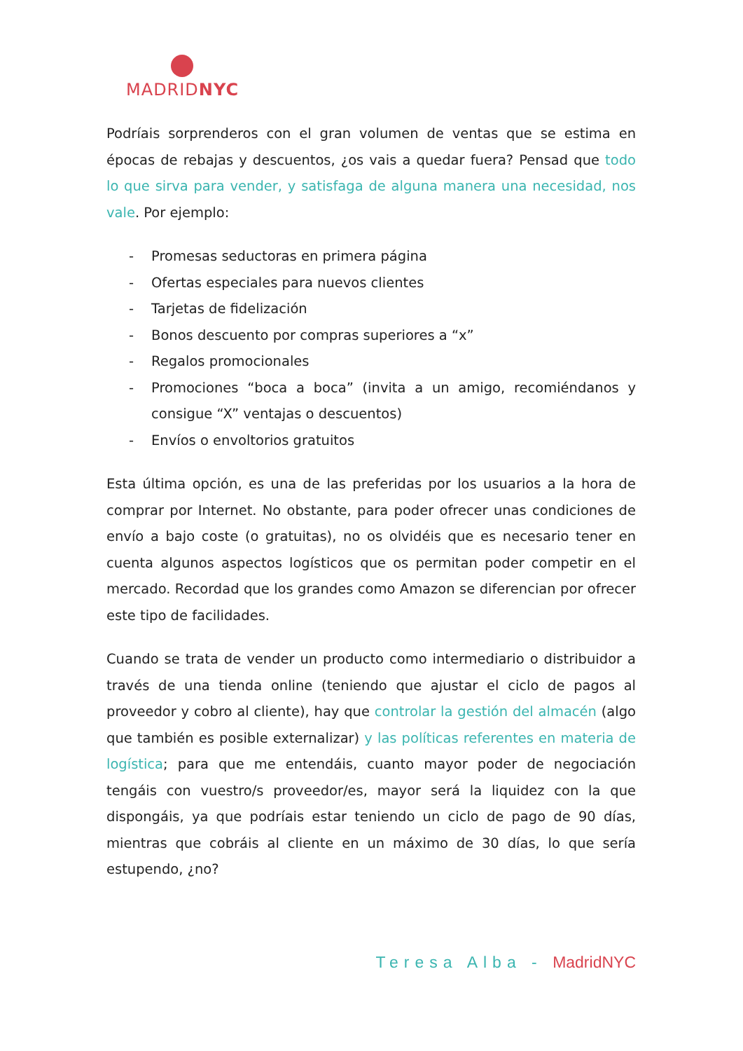MADRIDNYC
Podríais sorprenderos con el gran volumen de ventas que se estima en épocas de rebajas y descuentos, ¿os vais a quedar fuera? Pensad que todo lo que sirva para vender, y satisfaga de alguna manera una necesidad, nos vale. Por ejemplo:
- Promesas seductoras en primera página
- Ofertas especiales para nuevos clientes
- Tarjetas de fidelización
- Bonos descuento por compras superiores a “x”
- Regalos promocionales
- Promociones “boca a boca” (invita a un amigo, recomiéndanos y consigue “X” ventajas o descuentos)
- Envíos o envoltorios gratuitos
Esta última opción, es una de las preferidas por los usuarios a la hora de comprar por Internet. No obstante, para poder ofrecer unas condiciones de envío a bajo coste (o gratuitas), no os olvidéis que es necesario tener en cuenta algunos aspectos logísticos que os permitan poder competir en el mercado. Recordad que los grandes como Amazon se diferencian por ofrecer este tipo de facilidades.
Cuando se trata de vender un producto como intermediario o distribuidor a través de una tienda online (teniendo que ajustar el ciclo de pagos al proveedor y cobro al cliente), hay que controlar la gestión del almacén (algo que también es posible externalizar) y las políticas referentes en materia de logística; para que me entendáis, cuanto mayor poder de negociación tengáis con vuestro/s proveedor/es, mayor será la liquidez con la que dispongáis, ya que podríais estar teniendo un ciclo de pago de 90 días, mientras que cobráis al cliente en un máximo de 30 días, lo que sería estupendo, ¿no?
Teresa Alba - MadridNYC